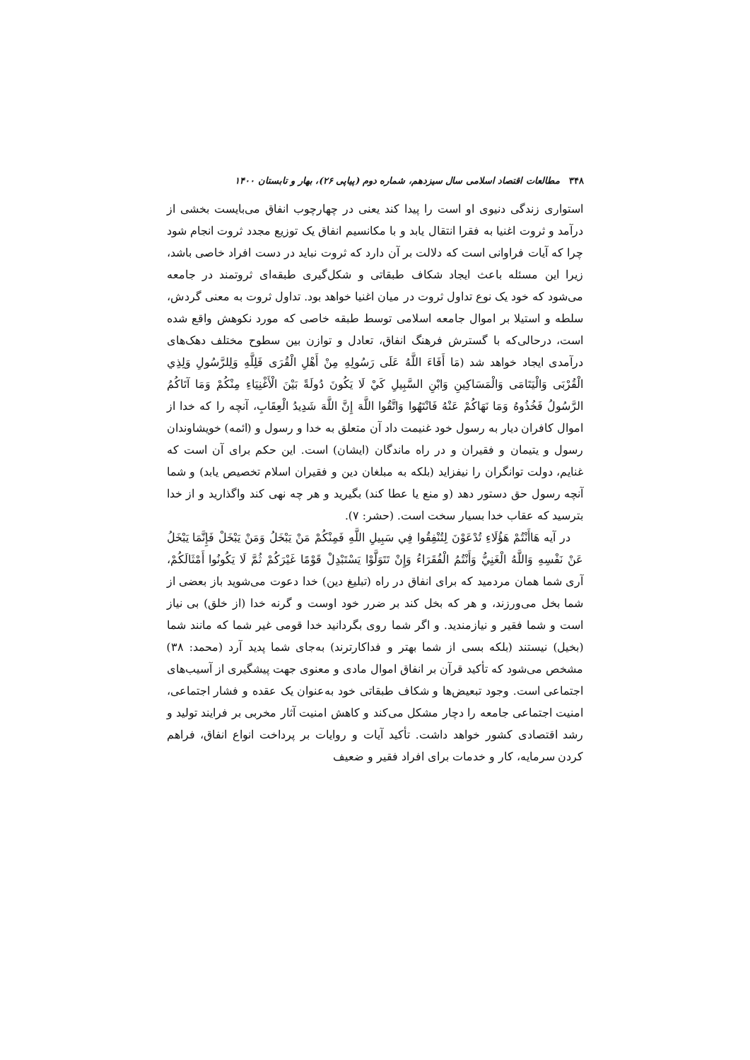۳۴۸ مطالعات اقتصاد اسلامی سال سیزدهم، شماره دوم (پیاپی ۲۶)، بهار و تابستان ۱۴۰۰
استواری زندگی دنیوی او است را پیدا کند یعنی در چهارچوب انفاق می‌بایست بخشی از درآمد و ثروت اغنیا به فقرا انتقال یابد و با مکانسیم انفاق یک توزیع مجدد ثروت انجام شود چرا که آیات فراوانی است که دلالت بر آن دارد که ثروت نباید در دست افراد خاصی باشد، زیرا این مسئله باعث ایجاد شکاف طبقاتی و شکل‌گیری طبقه‌ای ثروتمند در جامعه می‌شود که خود یک نوع تداول ثروت در میان اغنیا خواهد بود. تداول ثروت به معنی گردش، سلطه و استیلا بر اموال جامعه اسلامی توسط طبقه خاصی که مورد نکوهش واقع شده است، درحالی‌که با گسترش فرهنگ انفاق، تعادل و توازن بین سطوح مختلف دهک‌های درآمدی ایجاد خواهد شد (مَا أَفَاءَ اللَّهُ عَلَى رَسُولِهِ مِنْ أَهْلِ الْقُرَى فَلِلَّهِ وَلِلرَّسُولِ وَلِذِي الْقُرْبَى وَالْيَتَامَى وَالْمَسَاكِينِ وَابْنِ السَّبِيلِ كَيْ لَا يَكُونَ دُولَةً بَيْنَ الْأَغْنِيَاءِ مِنْكُمْ وَمَا آتَاكُمُ الرَّسُولُ فَخُذُوهُ وَمَا نَهَاكُمْ عَنْهُ فَانْتَهُوا وَاتَّقُوا اللَّهَ إِنَّ اللَّهَ شَدِيدُ الْعِقَابِ، آنچه را که خدا از اموال کافران دیار به رسول خود غنیمت داد آن متعلق به خدا و رسول و (ائمه) خویشاوندان رسول و یتیمان و فقیران و در راه ماندگان (ایشان) است. این حکم برای آن است که غنایم، دولت توانگران را نیفزاید (بلکه به مبلغان دین و فقیران اسلام تخصیص یابد) و شما آنچه رسول حق دستور دهد (و منع یا عطا کند) بگیرید و هر چه نهی کند واگذارید و از خدا بترسید که عقاب خدا بسیار سخت است. (حشر: ۷).
در آیه هَاأَنْتُمْ هَؤُلَاءِ تُدْعَوْنَ لِتُنْفِقُوا فِي سَبِيلِ اللَّهِ فَمِنْكُمْ مَنْ يَبْخَلُ وَمَنْ يَبْخَلْ فَإِنَّمَا يَبْخَلُ عَنْ نَفْسِهِ وَاللَّهُ الْغَنِيُّ وَأَنْتُمُ الْفُقَرَاءُ وَإِنْ تَتَوَلَّوْا يَسْتَبْدِلْ قَوْمًا غَيْرَكُمْ ثُمَّ لَا يَكُونُوا أَمْثَالَكُمْ، آری شما همان مردمید که برای انفاق در راه (تبلیغ دین) خدا دعوت می‌شوید باز بعضی از شما بخل می‌ورزند، و هر که بخل کند بر ضرر خود اوست و گرنه خدا (از خلق) بی نیاز است و شما فقیر و نیازمندید. و اگر شما روی بگردانید خدا قومی غیر شما که مانند شما (بخیل) نیستند (بلکه بسی از شما بهتر و فداکارترند) به‌جای شما پدید آرد (محمد: ۳۸) مشخص می‌شود که تأکید قرآن بر انفاق اموال مادی و معنوی جهت پیشگیری از آسیب‌های اجتماعی است. وجود تبعیض‌ها و شکاف طبقاتی خود به‌عنوان یک عقده و فشار اجتماعی، امنیت اجتماعی جامعه را دچار مشکل می‌کند و کاهش امنیت آثار مخربی بر فرایند تولید و رشد اقتصادی کشور خواهد داشت. تأکید آیات و روایات بر پرداخت انواع انفاق، فراهم کردن سرمایه، کار و خدمات برای افراد فقیر و ضعیف